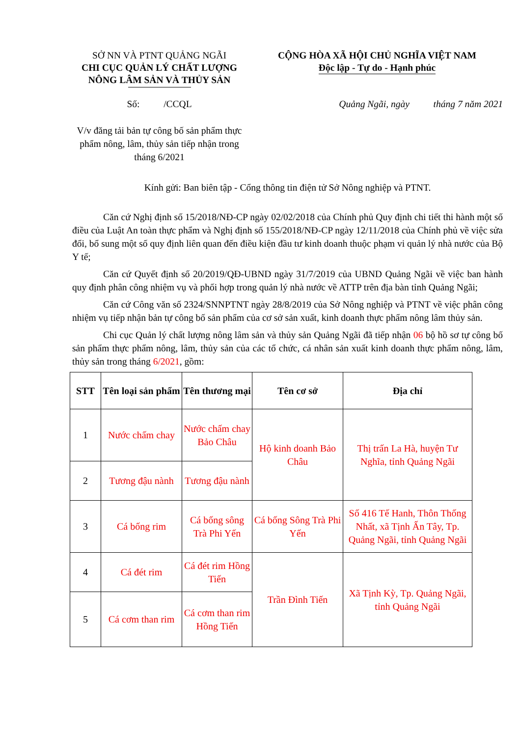SỞ NN VÀ PTNT QUẢNG NGÃI
CHI CỤC QUẢN LÝ CHẤT LƯỢNG
NÔNG LÂM SẢN VÀ THỦY SẢN
CỘNG HÒA XÃ HỘI CHỦ NGHĨA VIỆT NAM
Độc lập - Tự do - Hạnh phúc
Số: /CCQL
V/v đăng tải bản tự công bố sản phẩm thực phẩm nông, lâm, thủy sản tiếp nhận trong tháng 6/2021
Quảng Ngãi, ngày tháng 7 năm 2021
Kính gửi: Ban biên tập - Cổng thông tin điện tử Sở Nông nghiệp và PTNT.
Căn cứ Nghị định số 15/2018/NĐ-CP ngày 02/02/2018 của Chính phủ Quy định chi tiết thi hành một số điều của Luật An toàn thực phẩm và Nghị định số 155/2018/NĐ-CP ngày 12/11/2018 của Chính phủ về việc sửa đổi, bổ sung một số quy định liên quan đến điều kiện đầu tư kinh doanh thuộc phạm vi quản lý nhà nước của Bộ Y tế;
Căn cứ Quyết định số 20/2019/QĐ-UBND ngày 31/7/2019 của UBND Quảng Ngãi về việc ban hành quy định phân công nhiệm vụ và phối hợp trong quản lý nhà nước về ATTP trên địa bàn tỉnh Quảng Ngãi;
Căn cứ Công văn số 2324/SNNPTNT ngày 28/8/2019 của Sở Nông nghiệp và PTNT về việc phân công nhiệm vụ tiếp nhận bản tự công bố sản phẩm của cơ sở sản xuất, kinh doanh thực phẩm nông lâm thủy sản.
Chi cục Quản lý chất lượng nông lâm sản và thủy sản Quảng Ngãi đã tiếp nhận 06 bộ hồ sơ tự công bố sản phẩm thực phẩm nông, lâm, thủy sản của các tổ chức, cá nhân sản xuất kinh doanh thực phẩm nông, lâm, thủy sản trong tháng 6/2021, gồm:
| STT | Tên loại sản phẩm | Tên thương mại | Tên cơ sở | Địa chỉ |
| --- | --- | --- | --- | --- |
| 1 | Nước chấm chay | Nước chấm chay Bảo Châu | Hộ kinh doanh Bảo Châu | Thị trấn La Hà, huyện Tư Nghĩa, tỉnh Quảng Ngãi |
| 2 | Tương đậu nành | Tương đậu nành | | |
| 3 | Cá bống rim | Cá bống sông Trà Phi Yến | Cá bống Sông Trà Phi Yến | Số 416 Tế Hanh, Thôn Thống Nhất, xã Tịnh Ấn Tây, Tp. Quảng Ngãi, tỉnh Quảng Ngãi |
| 4 | Cá đét rim | Cá đét rim Hồng Tiến | Trần Đình Tiến | Xã Tịnh Kỳ, Tp. Quảng Ngãi, tỉnh Quảng Ngãi |
| 5 | Cá cơm than rim | Cá cơm than rim Hồng Tiến | | |